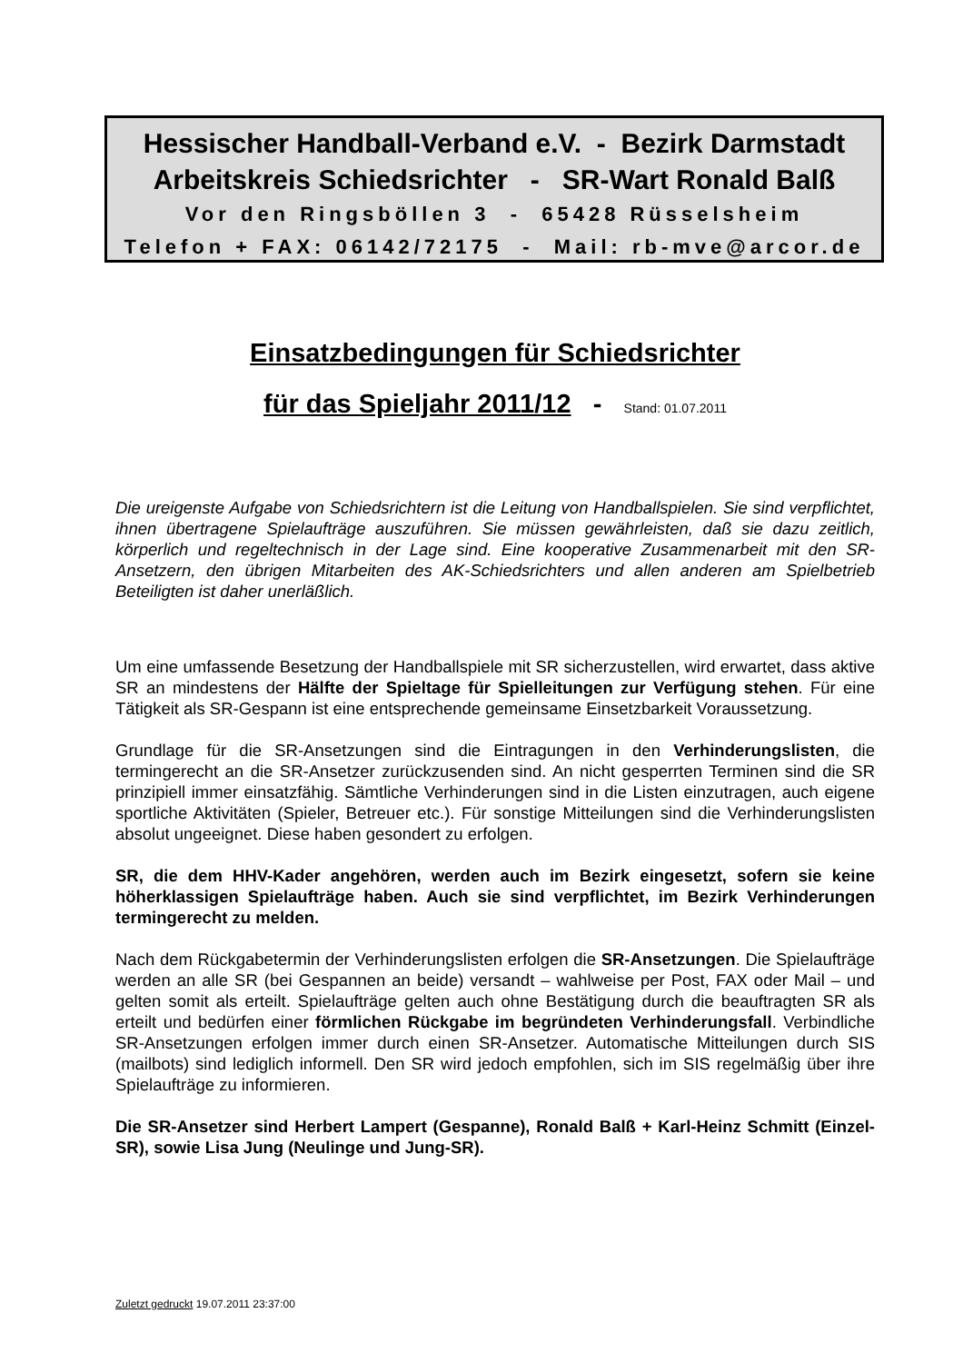Hessischer Handball-Verband e.V. - Bezirk Darmstadt
Arbeitskreis Schiedsrichter - SR-Wart Ronald Balß
Vor den Ringsböllen 3 - 65428 Rüsselsheim
Telefon + FAX: 06142/72175 - Mail: rb-mve@arcor.de
Einsatzbedingungen für Schiedsrichter
für das Spieljahr 2011/12 - Stand: 01.07.2011
Die ureigenste Aufgabe von Schiedsrichtern ist die Leitung von Handballspielen. Sie sind verpflichtet, ihnen übertragene Spielaufträge auszuführen. Sie müssen gewährleisten, daß sie dazu zeitlich, körperlich und regeltechnisch in der Lage sind. Eine kooperative Zusammenarbeit mit den SR-Ansetzern, den übrigen Mitarbeiten des AK-Schiedsrichters und allen anderen am Spielbetrieb Beteiligten ist daher unerläßlich.
Um eine umfassende Besetzung der Handballspiele mit SR sicherzustellen, wird erwartet, dass aktive SR an mindestens der Hälfte der Spieltage für Spielleitungen zur Verfügung stehen. Für eine Tätigkeit als SR-Gespann ist eine entsprechende gemeinsame Einsetzbarkeit Voraussetzung.
Grundlage für die SR-Ansetzungen sind die Eintragungen in den Verhinderungslisten, die termingerecht an die SR-Ansetzer zurückzusenden sind. An nicht gesperrten Terminen sind die SR prinzipiell immer einsatzfähig. Sämtliche Verhinderungen sind in die Listen einzutragen, auch eigene sportliche Aktivitäten (Spieler, Betreuer etc.). Für sonstige Mitteilungen sind die Verhinderungslisten absolut ungeeignet. Diese haben gesondert zu erfolgen.
SR, die dem HHV-Kader angehören, werden auch im Bezirk eingesetzt, sofern sie keine höherklassigen Spielaufträge haben. Auch sie sind verpflichtet, im Bezirk Verhinderungen termingerecht zu melden.
Nach dem Rückgabetermin der Verhinderungslisten erfolgen die SR-Ansetzungen. Die Spielaufträge werden an alle SR (bei Gespannen an beide) versandt – wahlweise per Post, FAX oder Mail – und gelten somit als erteilt. Spielaufträge gelten auch ohne Bestätigung durch die beauftragten SR als erteilt und bedürfen einer förmlichen Rückgabe im begründeten Verhinderungsfall. Verbindliche SR-Ansetzungen erfolgen immer durch einen SR-Ansetzer. Automatische Mitteilungen durch SIS (mailbots) sind lediglich informell. Den SR wird jedoch empfohlen, sich im SIS regelmäßig über ihre Spielaufträge zu informieren.
Die SR-Ansetzer sind Herbert Lampert (Gespanne), Ronald Balß + Karl-Heinz Schmitt (Einzel-SR), sowie Lisa Jung (Neulinge und Jung-SR).
Zuletzt gedruckt 19.07.2011 23:37:00